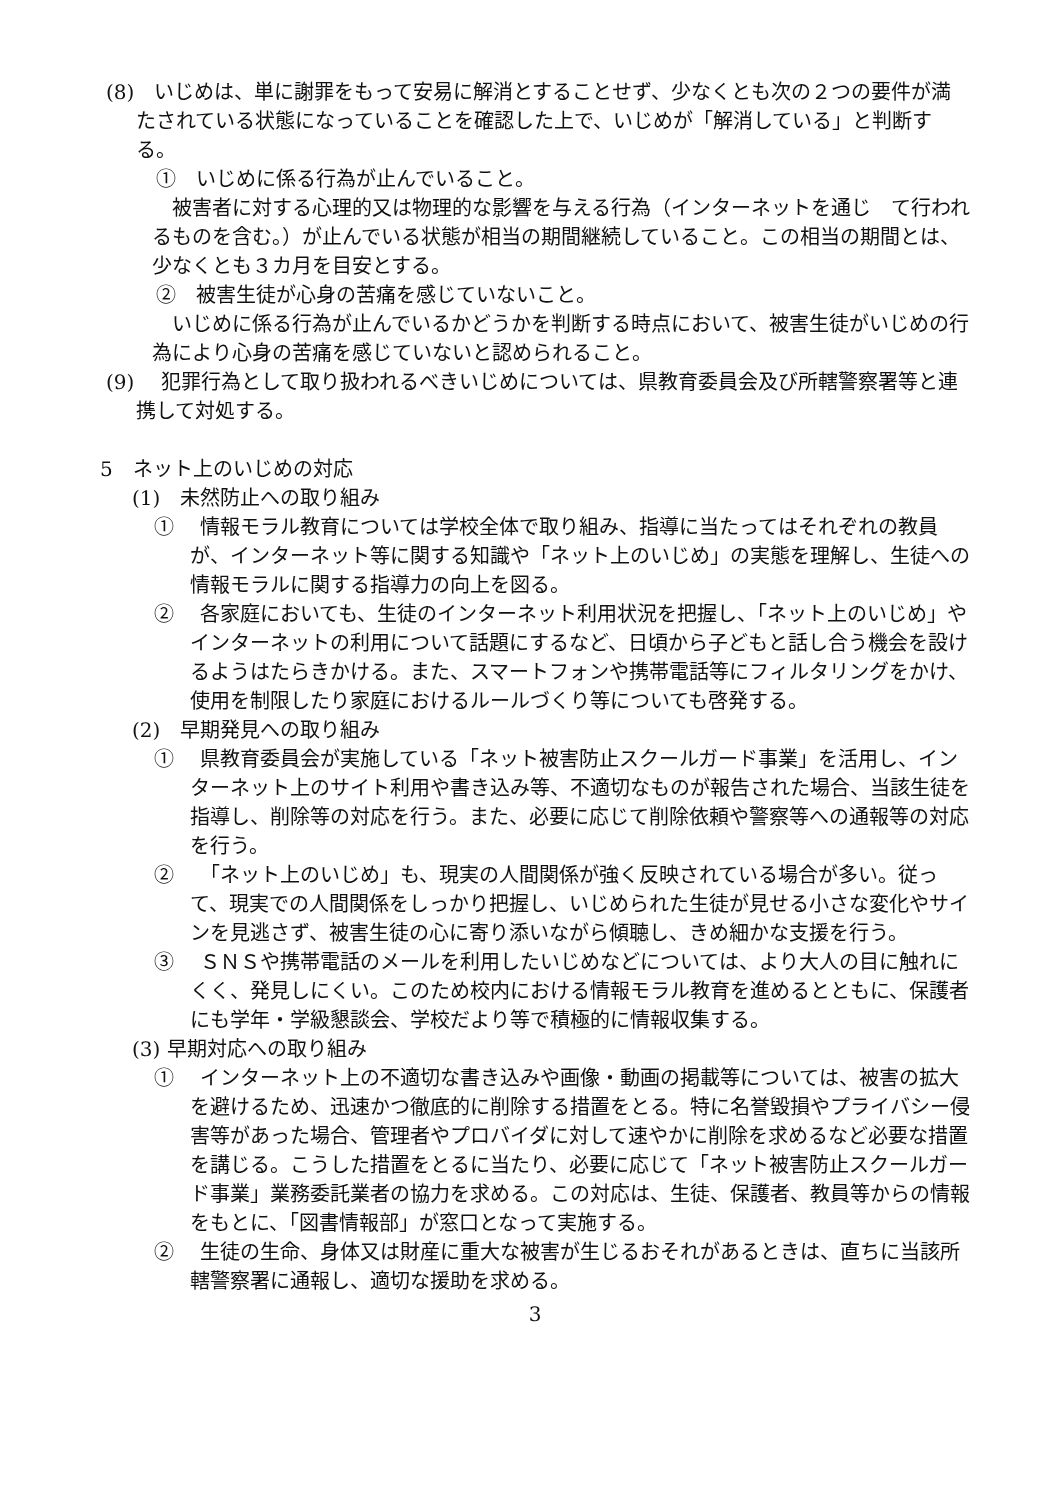(8)　いじめは、単に謝罪をもって安易に解消とすることせず、少なくとも次の２つの要件が満たされている状態になっていることを確認した上で、いじめが「解消している」と判断する。
①　いじめに係る行為が止んでいること。
被害者に対する心理的又は物理的な影響を与える行為（インターネットを通じ　て行われるものを含む。）が止んでいる状態が相当の期間継続していること。この相当の期間とは、少なくとも３カ月を目安とする。
②　被害生徒が心身の苦痛を感じていないこと。
いじめに係る行為が止んでいるかどうかを判断する時点において、被害生徒がいじめの行為により心身の苦痛を感じていないと認められること。
(9)　 犯罪行為として取り扱われるべきいじめについては、県教育委員会及び所轄警察署等と連携して対処する。
5　ネット上のいじめの対応
(1)　未然防止への取り組み
①　 情報モラル教育については学校全体で取り組み、指導に当たってはそれぞれの教員が、インターネット等に関する知識や「ネット上のいじめ」の実態を理解し、生徒への情報モラルに関する指導力の向上を図る。
②　 各家庭においても、生徒のインターネット利用状況を把握し、「ネット上のいじめ」やインターネットの利用について話題にするなど、日頃から子どもと話し合う機会を設けるようはたらきかける。また、スマートフォンや携帯電話等にフィルタリングをかけ、使用を制限したり家庭におけるルールづくり等についても啓発する。
(2)　早期発見への取り組み
①　 県教育委員会が実施している「ネット被害防止スクールガード事業」を活用し、インターネット上のサイト利用や書き込み等、不適切なものが報告された場合、当該生徒を指導し、削除等の対応を行う。また、必要に応じて削除依頼や警察等への通報等の対応を行う。
②　 「ネット上のいじめ」も、現実の人間関係が強く反映されている場合が多い。従って、現実での人間関係をしっかり把握し、いじめられた生徒が見せる小さな変化やサインを見逃さず、被害生徒の心に寄り添いながら傾聴し、きめ細かな支援を行う。
③　 ＳＮＳや携帯電話のメールを利用したいじめなどについては、より大人の目に触れにくく、発見しにくい。このため校内における情報モラル教育を進めるとともに、保護者にも学年・学級懇談会、学校だより等で積極的に情報収集する。
(3) 早期対応への取り組み
①　 インターネット上の不適切な書き込みや画像・動画の掲載等については、被害の拡大を避けるため、迅速かつ徹底的に削除する措置をとる。特に名誉毀損やプライバシー侵害等があった場合、管理者やプロバイダに対して速やかに削除を求めるなど必要な措置を講じる。こうした措置をとるに当たり、必要に応じて「ネット被害防止スクールガード事業」業務委託業者の協力を求める。この対応は、生徒、保護者、教員等からの情報をもとに、「図書情報部」が窓口となって実施する。
②　 生徒の生命、身体又は財産に重大な被害が生じるおそれがあるときは、直ちに当該所轄警察署に通報し、適切な援助を求める。
3